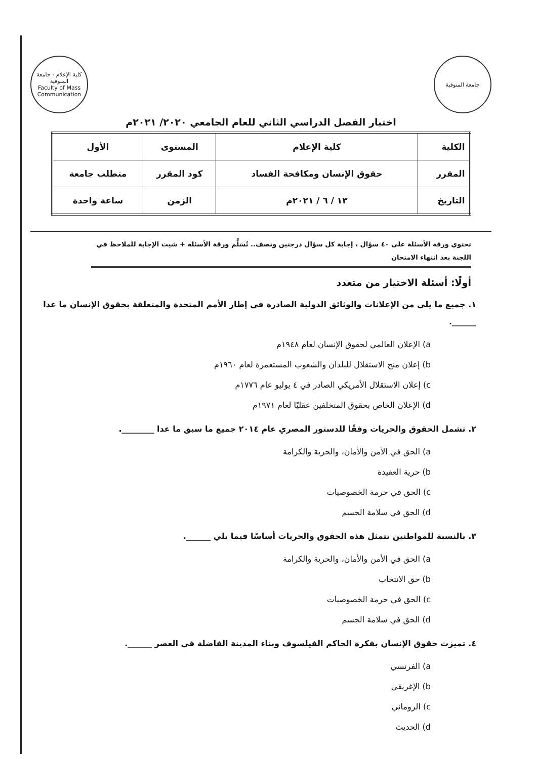جامعة المنوفية كلية الإعلام - جامعة المنوفية
Faculty of Mass Communication
اختبار الفصل الدراسي الثاني للعام الجامعي ٢٠٢٠/ ٢٠٢١م
| الكلية | كلية الإعلام | المستوى | الأول |
| المقرر | حقوق الإنسان ومكافحة الفساد | كود المقرر | متطلب جامعة |
| التاريخ | ١٣ / ٦ / ٢٠٢١م | الزمن | ساعة واحدة |
تحتوي ورقة الأسئلة على ٤٠ سؤال ، إجابة كل سؤال درجتين ونصف.. تُسَلَّم ورقة الأسئلة + شيت الإجابة للملاحظ في اللجنة بعد انتهاء الامتحان
أولًا: أسئلة الاختيار من متعدد
١. جميع ما يلي من الإعلانات والوثائق الدولية الصادرة في إطار الأمم المتحدة والمتعلقة بحقوق الإنسان ما عدا ______.
a) الإعلان العالمي لحقوق الإنسان لعام ١٩٤٨م
b) إعلان منح الاستقلال للبلدان والشعوب المستعمرة لعام ١٩٦٠م
c) إعلان الاستقلال الأمريكي الصادر في ٤ يوليو عام ١٧٧٦م
d) الإعلان الخاص بحقوق المتخلفين عقليًا لعام ١٩٧١م
٢. تشمل الحقوق والحريات وفقًا للدستور المصري عام ٢٠١٤ جميع ما سبق ما عدا ________.
a) الحق في الأمن والأمان، والحرية والكرامة
b) حرية العقيدة
c) الحق في حرمة الخصوصيات
d) الحق في سلامة الجسم
٣. بالنسبة للمواطنين تتمثل هذه الحقوق والحريات أساسًا فيما يلي ______.
a) الحق في الأمن والأمان، والحرية والكرامة
b) حق الانتخاب
c) الحق في حرمة الخصوصيات
d) الحق في سلامة الجسم
٤. تميزت حقوق الإنسان بفكرة الحاكم الفيلسوف وبناء المدينة الفاضلة في العصر ______.
a) الفرنسي
b) الإغريقي
c) الروماني
d) الحديث